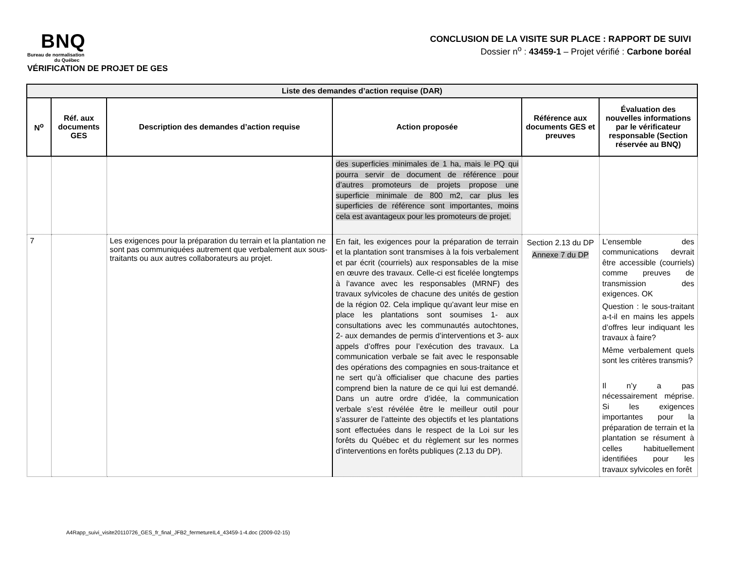BNQ
Bureau de normalisation
du Québec
VÉRIFICATION DE PROJET DE GES
CONCLUSION DE LA VISITE SUR PLACE : RAPPORT DE SUIVI
Dossier n<sup>o</sup> : 43459-1 – Projet vérifié : Carbone boréal
| Liste des demandes d’action requise (DAR) | | | | | |
| --- | --- | --- | --- | --- | --- |
| N<sup>o</sup> | Réf. aux documents GES | Description des demandes d’action requise | Action proposée | Référence aux documents GES et preuves | Évaluation des nouvelles informations par le vérificateur responsable (Section réservée au BNQ) |
| | | | des superficies minimales de 1 ha, mais le PQ qui pourra servir de document de référence pour d’autres promoteurs de projets propose une superficie minimale de 800 m2, car plus les superficies de référence sont importantes, moins cela est avantageux pour les promoteurs de projet. | | |
| 7 | | Les exigences pour la préparation du terrain et la plantation ne sont pas communiquées autrement que verbalement aux sous-traitants ou aux autres collaborateurs au projet. | En fait, les exigences pour la préparation de terrain et la plantation sont transmises à la fois verbalement et par écrit (courriels) aux responsables de la mise en œuvre des travaux. Celle-ci est ficelée longtemps à l’avance avec les responsables (MRNF) des travaux sylvicoles de chacune des unités de gestion de la région 02. Cela implique qu’avant leur mise en place les plantations sont soumises 1- aux consultations avec les communautés autochtones, 2- aux demandes de permis d’interventions et 3- aux appels d’offres pour l’exécution des travaux. La communication verbale se fait avec le responsable des opérations des compagnies en sous-traitance et ne sert qu’à officialiser que chacune des parties comprend bien la nature de ce qui lui est demandé. Dans un autre ordre d’idée, la communication verbale s’est révélée être le meilleur outil pour s’assurer de l’atteinte des objectifs et les plantations sont effectuées dans le respect de la Loi sur les forêts du Québec et du règlement sur les normes d’interventions en forêts publiques (2.13 du DP). | Section 2.13 du DP Annexe 7 du DP | L’ensemble des communications devrait être accessible (courriels) comme preuves de transmission des exigences. OK Question : le sous-traitant a-t-il en mains les appels d’offres leur indiquant les travaux à faire? Même verbalement quels sont les critères transmis? Il n’y a pas nécessairement méprise. Si les exigences importantes pour la préparation de terrain et la plantation se résument à celles habituellement identifiées pour les travaux sylvicoles en forêt |
A4Rapp_suivi_visite20110726_GES_fr_final_JFB2_fermetureIL4_43459-1-4.doc (2009-02-15)